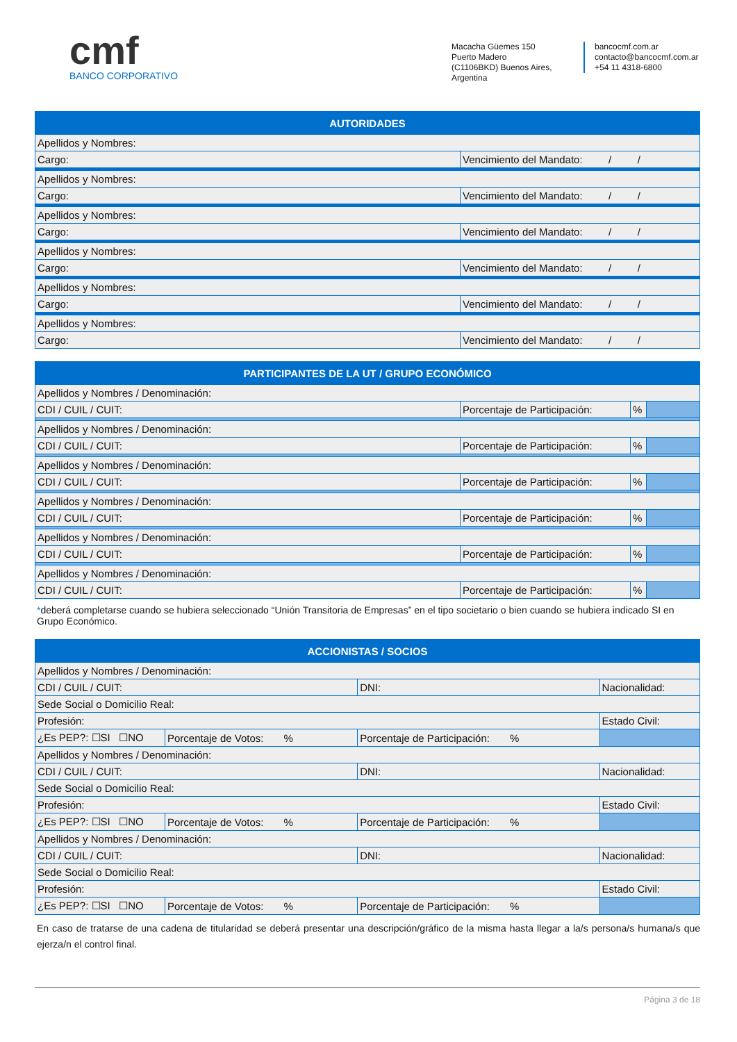cmf
BANCO CORPORATIVO
Macacha Güemes 150
Puerto Madero
(C1106BKD) Buenos Aires, Argentina
bancocmf.com.ar
contacto@bancocmf.com.ar
+54 11 4318-6800
| AUTORIDADES | |
| --- | --- |
| Apellidos y Nombres: | |
| Cargo: | Vencimiento del Mandato: / / |
| Apellidos y Nombres: | |
| Cargo: | Vencimiento del Mandato: / / |
| Apellidos y Nombres: | |
| Cargo: | Vencimiento del Mandato: / / |
| Apellidos y Nombres: | |
| Cargo: | Vencimiento del Mandato: / / |
| Apellidos y Nombres: | |
| Cargo: | Vencimiento del Mandato: / / |
| Apellidos y Nombres: | |
| Cargo: | Vencimiento del Mandato: / / |
| PARTICIPANTES DE LA UT / GRUPO ECONÓMICO | | | |
| --- | --- | --- | --- |
| Apellidos y Nombres / Denominación: | | | |
| CDI / CUIL / CUIT: | Porcentaje de Participación: | % | |
| Apellidos y Nombres / Denominación: | | | |
| CDI / CUIL / CUIT: | Porcentaje de Participación: | % | |
| Apellidos y Nombres / Denominación: | | | |
| CDI / CUIL / CUIT: | Porcentaje de Participación: | % | |
| Apellidos y Nombres / Denominación: | | | |
| CDI / CUIL / CUIT: | Porcentaje de Participación: | % | |
| Apellidos y Nombres / Denominación: | | | |
| CDI / CUIL / CUIT: | Porcentaje de Participación: | % | |
| Apellidos y Nombres / Denominación: | | | |
| CDI / CUIL / CUIT: | Porcentaje de Participación: | % | |
*deberá completarse cuando se hubiera seleccionado “Unión Transitoria de Empresas” en el tipo societario o bien cuando se hubiera indicado SI en Grupo Económico.
| ACCIONISTAS / SOCIOS | | | | |
| --- | --- | --- | --- | --- |
| Apellidos y Nombres / Denominación: | | | | |
| CDI / CUIL / CUIT: | | DNI: | Nacionalidad: | |
| Sede Social o Domicilio Real: | | | | |
| Profesión: | | | | Estado Civil: |
| ¿Es PEP?: ☐SI ☐NO | Porcentaje de Votos: % | Porcentaje de Participación: % | | |
| Apellidos y Nombres / Denominación: | | | | |
| CDI / CUIL / CUIT: | | DNI: | Nacionalidad: | |
| Sede Social o Domicilio Real: | | | | |
| Profesión: | | | | Estado Civil: |
| ¿Es PEP?: ☐SI ☐NO | Porcentaje de Votos: % | Porcentaje de Participación: % | | |
| Apellidos y Nombres / Denominación: | | | | |
| CDI / CUIL / CUIT: | | DNI: | Nacionalidad: | |
| Sede Social o Domicilio Real: | | | | |
| Profesión: | | | | Estado Civil: |
| ¿Es PEP?: ☐SI ☐NO | Porcentaje de Votos: % | Porcentaje de Participación: % | | |
En caso de tratarse de una cadena de titularidad se deberá presentar una descripción/gráfico de la misma hasta llegar a la/s persona/s humana/s que ejerza/n el control final.
Página 3 de 18